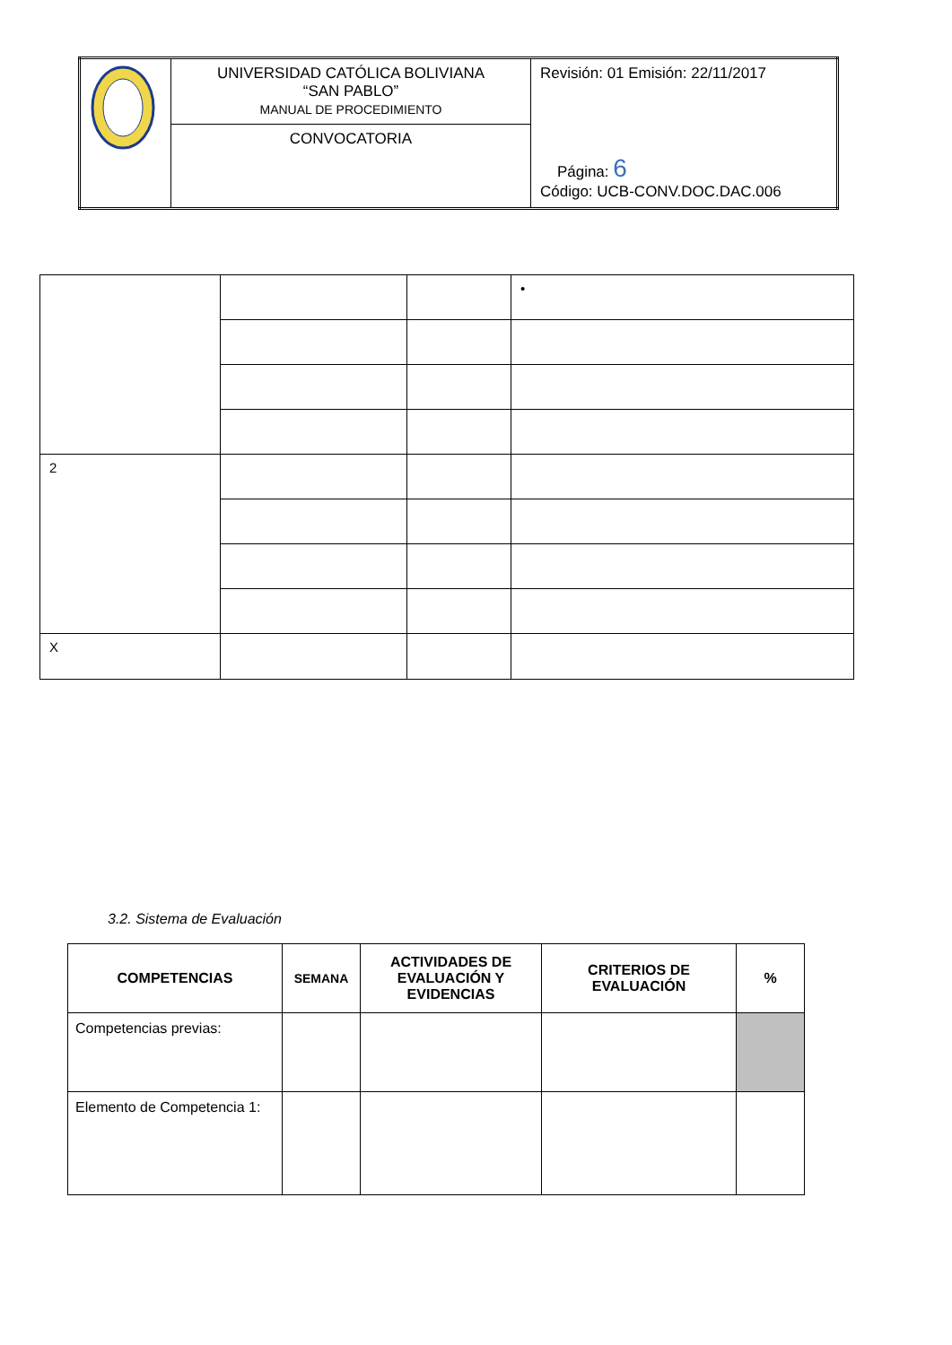| | UNIVERSIDAD CATÓLICA BOLIVIANA “SAN PABLO” MANUAL DE PROCEDIMIENTO | Revisión: 01 Emisión: 22/11/2017 Página: 6 Código: UCB-CONV.DOC.DAC.006 |
| | CONVOCATORIA | |
| | | | • |
| 2 | | | |
| X | | | |
3.2. Sistema de Evaluación
| COMPETENCIAS | SEMANA | ACTIVIDADES DE EVALUACIÓN Y EVIDENCIAS | CRITERIOS DE EVALUACIÓN | % |
| --- | --- | --- | --- | --- |
| Competencias previas: | | | | |
| Elemento de Competencia 1: | | | | |